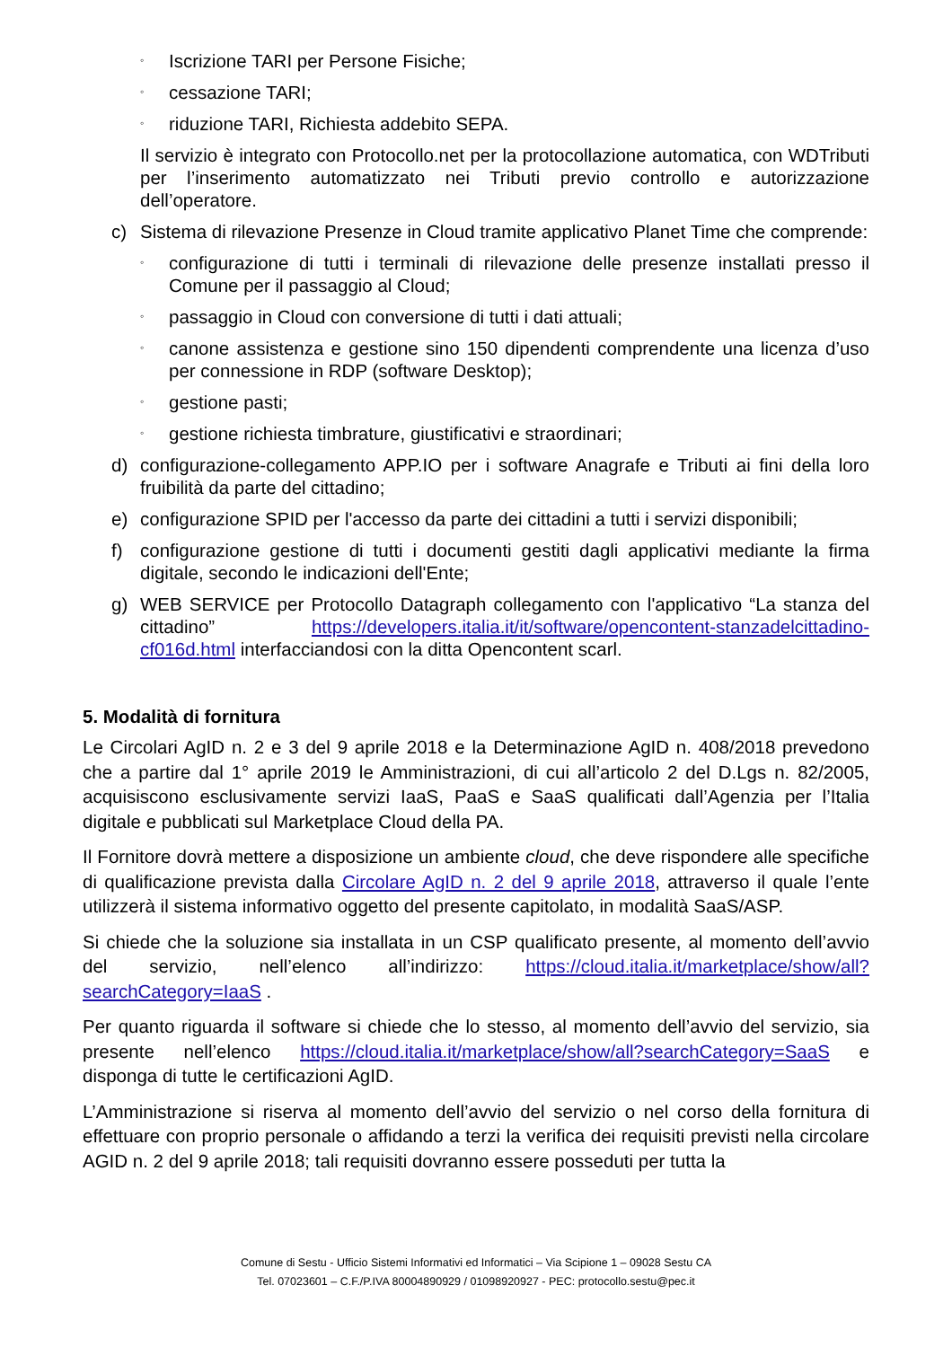◦ Iscrizione TARI per Persone Fisiche;
◦ cessazione TARI;
◦ riduzione TARI, Richiesta addebito SEPA.
Il servizio è integrato con Protocollo.net per la protocollazione automatica, con WDTributi per l’inserimento automatizzato nei Tributi previo controllo e autorizzazione dell’operatore.
c) Sistema di rilevazione Presenze in Cloud tramite applicativo Planet Time che comprende:
◦ configurazione di tutti i terminali di rilevazione delle presenze installati presso il Comune per il passaggio al Cloud;
◦ passaggio in Cloud con conversione di tutti i dati attuali;
◦ canone assistenza e gestione sino 150 dipendenti comprendente una licenza d’uso per connessione in RDP (software Desktop);
◦ gestione pasti;
◦ gestione richiesta timbrature, giustificativi e straordinari;
d) configurazione-collegamento APP.IO per i software Anagrafe e Tributi ai fini della loro fruibilità da parte del cittadino;
e) configurazione SPID per l'accesso da parte dei cittadini a tutti i servizi disponibili;
f) configurazione gestione di tutti i documenti gestiti dagli applicativi mediante la firma digitale, secondo le indicazioni dell'Ente;
g) WEB SERVICE per Protocollo Datagraph collegamento con l'applicativo “La stanza del cittadino” https://developers.italia.it/it/software/opencontent-stanzadelcittadino-cf016d.html interfacciandosi con la ditta Opencontent scarl.
5. Modalità di fornitura
Le Circolari AgID n. 2 e 3 del 9 aprile 2018 e la Determinazione AgID n. 408/2018 prevedono che a partire dal 1° aprile 2019 le Amministrazioni, di cui all’articolo 2 del D.Lgs n. 82/2005, acquisiscono esclusivamente servizi IaaS, PaaS e SaaS qualificati dall’Agenzia per l’Italia digitale e pubblicati sul Marketplace Cloud della PA.
Il Fornitore dovrà mettere a disposizione un ambiente cloud, che deve rispondere alle specifiche di qualificazione prevista dalla Circolare AgID n. 2 del 9 aprile 2018, attraverso il quale l’ente utilizzerà il sistema informativo oggetto del presente capitolato, in modalità SaaS/ASP.
Si chiede che la soluzione sia installata in un CSP qualificato presente, al momento dell’avvio del servizio, nell’elenco all’indirizzo: https://cloud.italia.it/marketplace/show/all?searchCategory=IaaS .
Per quanto riguarda il software si chiede che lo stesso, al momento dell’avvio del servizio, sia presente nell’elenco https://cloud.italia.it/marketplace/show/all?searchCategory=SaaS e disponga di tutte le certificazioni AgID.
L’Amministrazione si riserva al momento dell’avvio del servizio o nel corso della fornitura di effettuare con proprio personale o affidando a terzi la verifica dei requisiti previsti nella circolare AGID n. 2 del 9 aprile 2018; tali requisiti dovranno essere posseduti per tutta la
Comune di Sestu - Ufficio Sistemi Informativi ed Informatici – Via Scipione 1 – 09028 Sestu CA
Tel. 07023601 – C.F./P.IVA 80004890929 / 01098920927 - PEC: protocollo.sestu@pec.it